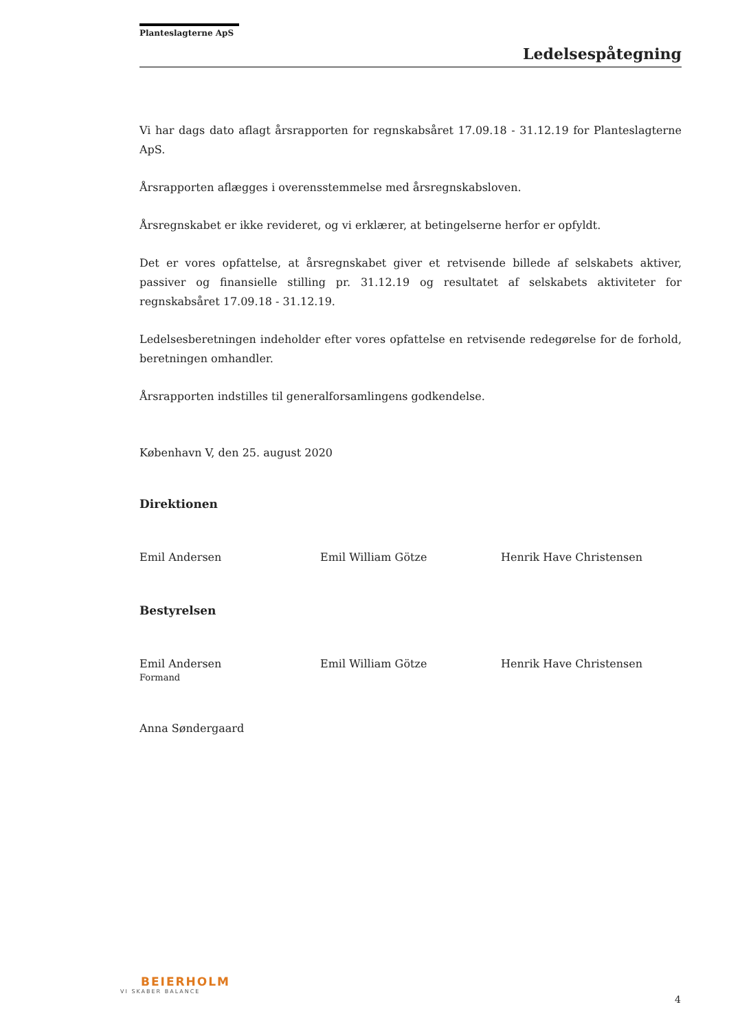Planteslagterne ApS
Ledelsespåtegning
Vi har dags dato aflagt årsrapporten for regnskabsåret 17.09.18 - 31.12.19 for Planteslagterne ApS.
Årsrapporten aflægges i overensstemmelse med årsregnskabsloven.
Årsregnskabet er ikke revideret, og vi erklærer, at betingelserne herfor er opfyldt.
Det er vores opfattelse, at årsregnskabet giver et retvisende billede af selskabets aktiver, passiver og finansielle stilling pr. 31.12.19 og resultatet af selskabets aktiviteter for regnskabsåret 17.09.18 - 31.12.19.
Ledelsesberetningen indeholder efter vores opfattelse en retvisende redegørelse for de forhold, beretningen omhandler.
Årsrapporten indstilles til generalforsamlingens godkendelse.
København V, den 25. august 2020
Direktionen
Emil Andersen Emil William Götze Henrik Have Christensen
Bestyrelsen
Emil Andersen
Formand
Emil William Götze Henrik Have Christensen
Anna Søndergaard
BEIERHOLM
VI SKABER BALANCE
4